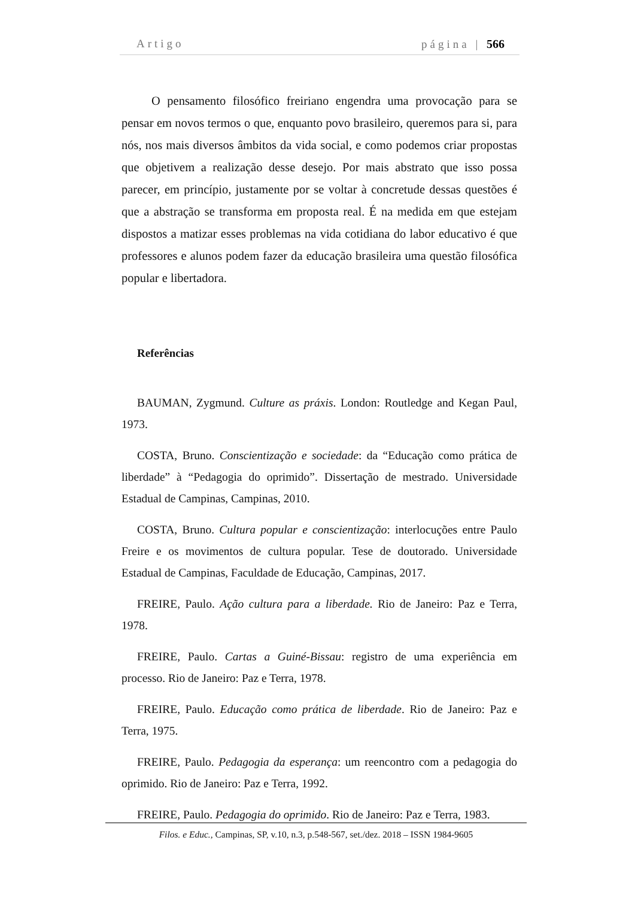Artigo página | 566
O pensamento filosófico freiriano engendra uma provocação para se pensar em novos termos o que, enquanto povo brasileiro, queremos para si, para nós, nos mais diversos âmbitos da vida social, e como podemos criar propostas que objetivem a realização desse desejo. Por mais abstrato que isso possa parecer, em princípio, justamente por se voltar à concretude dessas questões é que a abstração se transforma em proposta real. É na medida em que estejam dispostos a matizar esses problemas na vida cotidiana do labor educativo é que professores e alunos podem fazer da educação brasileira uma questão filosófica popular e libertadora.
Referências
BAUMAN, Zygmund. Culture as práxis. London: Routledge and Kegan Paul, 1973.
COSTA, Bruno. Conscientização e sociedade: da “Educação como prática de liberdade” à “Pedagogia do oprimido”. Dissertação de mestrado. Universidade Estadual de Campinas, Campinas, 2010.
COSTA, Bruno. Cultura popular e conscientização: interlocuções entre Paulo Freire e os movimentos de cultura popular. Tese de doutorado. Universidade Estadual de Campinas, Faculdade de Educação, Campinas, 2017.
FREIRE, Paulo. Ação cultura para a liberdade. Rio de Janeiro: Paz e Terra, 1978.
FREIRE, Paulo. Cartas a Guiné-Bissau: registro de uma experiência em processo. Rio de Janeiro: Paz e Terra, 1978.
FREIRE, Paulo. Educação como prática de liberdade. Rio de Janeiro: Paz e Terra, 1975.
FREIRE, Paulo. Pedagogia da esperança: um reencontro com a pedagogia do oprimido. Rio de Janeiro: Paz e Terra, 1992.
FREIRE, Paulo. Pedagogia do oprimido. Rio de Janeiro: Paz e Terra, 1983.
Filos. e Educ., Campinas, SP, v.10, n.3, p.548-567, set./dez. 2018 – ISSN 1984-9605